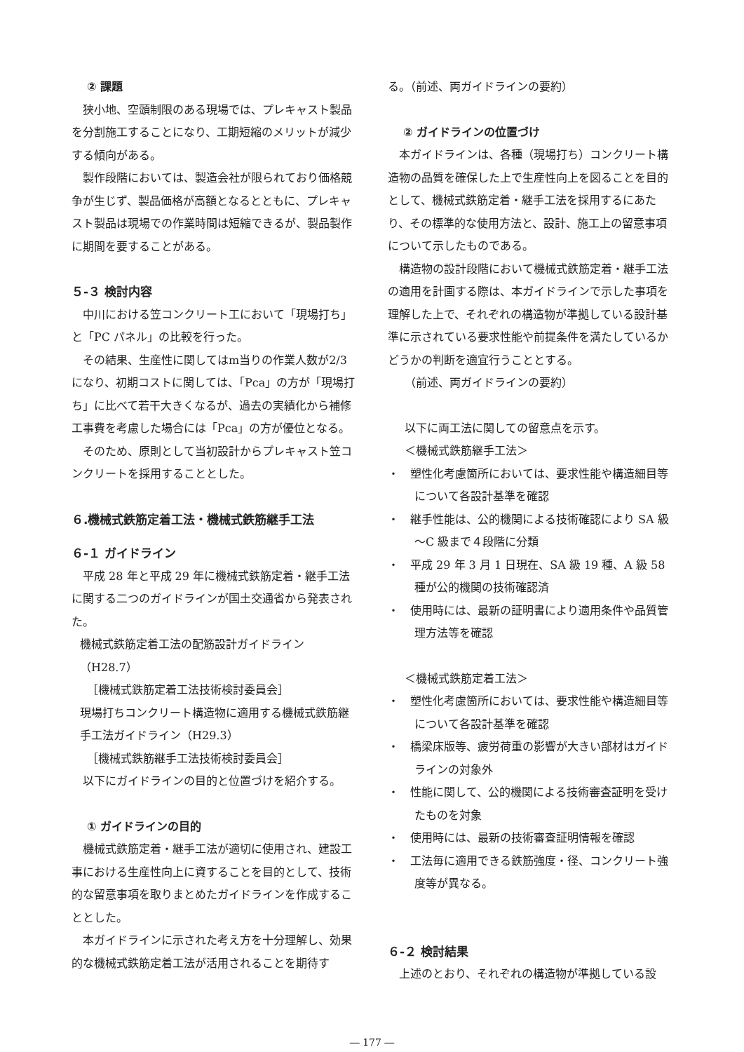② 課題
狭小地、空頭制限のある現場では、プレキャスト製品を分割施工することになり、工期短縮のメリットが減少する傾向がある。
製作段階においては、製造会社が限られており価格競争が生じず、製品価格が高額となるとともに、プレキャスト製品は現場での作業時間は短縮できるが、製品製作に期間を要することがある。
５-３ 検討内容
中川における笠コンクリート工において「現場打ち」と「PC パネル」の比較を行った。
その結果、生産性に関してはm当りの作業人数が2/3 になり、初期コストに関しては、「Pca」の方が「現場打ち」に比べて若干大きくなるが、過去の実績化から補修工事費を考慮した場合には「Pca」の方が優位となる。
そのため、原則として当初設計からプレキャスト笠コンクリートを採用することとした。
６.機械式鉄筋定着工法・機械式鉄筋継手工法
６-１ ガイドライン
平成 28 年と平成 29 年に機械式鉄筋定着・継手工法に関する二つのガイドラインが国土交通省から発表された。
機械式鉄筋定着工法の配筋設計ガイドライン（H28.7）
［機械式鉄筋定着工法技術検討委員会］
現場打ちコンクリート構造物に適用する機械式鉄筋継手工法ガイドライン（H29.3）
［機械式鉄筋継手工法技術検討委員会］
以下にガイドラインの目的と位置づけを紹介する。
① ガイドラインの目的
機械式鉄筋定着・継手工法が適切に使用され、建設工事における生産性向上に資することを目的として、技術的な留意事項を取りまとめたガイドラインを作成することとした。
本ガイドラインに示された考え方を十分理解し、効果的な機械式鉄筋定着工法が活用されることを期待す
る。（前述、両ガイドラインの要約）
② ガイドラインの位置づけ
本ガイドラインは、各種（現場打ち）コンクリート構造物の品質を確保した上で生産性向上を図ることを目的として、機械式鉄筋定着・継手工法を採用するにあたり、その標準的な使用方法と、設計、施工上の留意事項について示したものである。
構造物の設計段階において機械式鉄筋定着・継手工法の適用を計画する際は、本ガイドラインで示した事項を理解した上で、それぞれの構造物が準拠している設計基準に示されている要求性能や前提条件を満たしているかどうかの判断を適宜行うこととする。
（前述、両ガイドラインの要約）
以下に両工法に関しての留意点を示す。
＜機械式鉄筋継手工法＞
・　塑性化考慮箇所においては、要求性能や構造細目等について各設計基準を確認
・　継手性能は、公的機関による技術確認により SA 級～C 級まで４段階に分類
・　平成 29 年 3 月 1 日現在、SA 級 19 種、A 級 58 種が公的機関の技術確認済
・　使用時には、最新の証明書により適用条件や品質管理方法等を確認
＜機械式鉄筋定着工法＞
・　塑性化考慮箇所においては、要求性能や構造細目等について各設計基準を確認
・　橋梁床版等、疲労荷重の影響が大きい部材はガイドラインの対象外
・　性能に関して、公的機関による技術審査証明を受けたものを対象
・　使用時には、最新の技術審査証明情報を確認
・　工法毎に適用できる鉄筋強度・径、コンクリート強度等が異なる。
６-２ 検討結果
上述のとおり、それぞれの構造物が準拠している設
― 177 ―